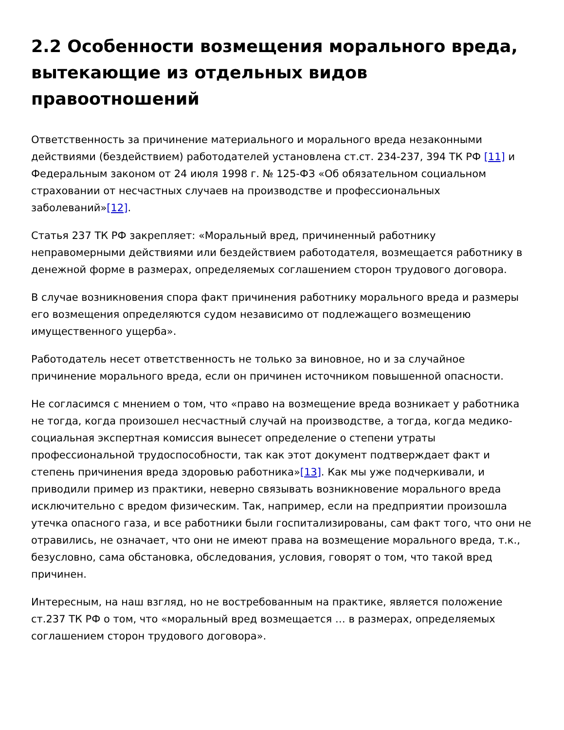2.2 Особенности возмещения морального вреда, вытекающие из отдельных видов правоотношений
Ответственность за причинение материального и морального вреда незаконными действиями (бездействием) работодателей установлена ст.ст. 234-237, 394 ТК РФ [11] и Федеральным законом от 24 июля 1998 г. № 125-ФЗ «Об обязательном социальном страховании от несчастных случаев на производстве и профессиональных заболеваний»[12].
Статья 237 ТК РФ закрепляет: «Моральный вред, причиненный работнику неправомерными действиями или бездействием работодателя, возмещается работнику в денежной форме в размерах, определяемых соглашением сторон трудового договора.
В случае возникновения спора факт причинения работнику морального вреда и размеры его возмещения определяются судом независимо от подлежащего возмещению имущественного ущерба».
Работодатель несет ответственность не только за виновное, но и за случайное причинение морального вреда, если он причинен источником повышенной опасности.
Не согласимся с мнением о том, что «право на возмещение вреда возникает у работника не тогда, когда произошел несчастный случай на производстве, а тогда, когда медико-социальная экспертная комиссия вынесет определение о степени утраты профессиональной трудоспособности, так как этот документ подтверждает факт и степень причинения вреда здоровью работника»[13]. Как мы уже подчеркивали, и приводили пример из практики, неверно связывать возникновение морального вреда исключительно с вредом физическим. Так, например, если на предприятии произошла утечка опасного газа, и все работники были госпитализированы, сам факт того, что они не отравились, не означает, что они не имеют права на возмещение морального вреда, т.к., безусловно, сама обстановка, обследования, условия, говорят о том, что такой вред причинен.
Интересным, на наш взгляд, но не востребованным на практике, является положение ст.237 ТК РФ о том, что «моральный вред возмещается … в размерах, определяемых соглашением сторон трудового договора».